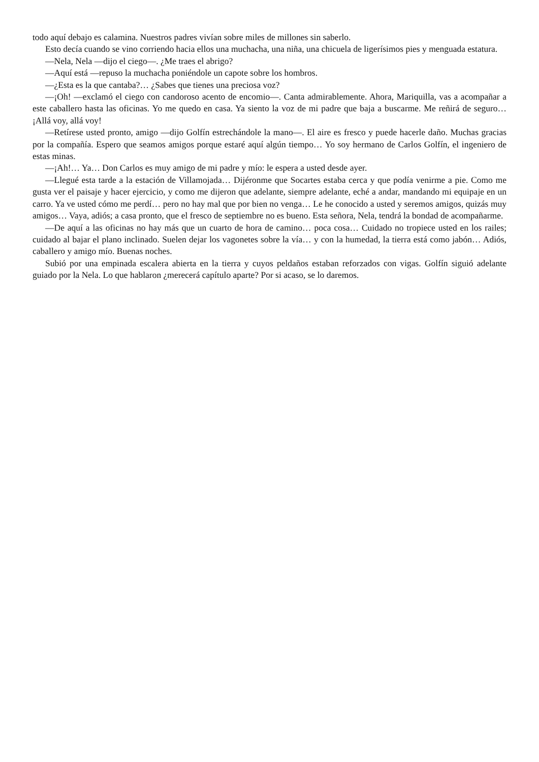todo aquí debajo es calamina. Nuestros padres vivían sobre miles de millones sin saberlo.
Esto decía cuando se vino corriendo hacia ellos una muchacha, una niña, una chicuela de ligerísimos pies y menguada estatura.
—Nela, Nela —dijo el ciego—. ¿Me traes el abrigo?
—Aquí está —repuso la muchacha poniéndole un capote sobre los hombros.
—¿Esta es la que cantaba?… ¿Sabes que tienes una preciosa voz?
—¡Oh! —exclamó el ciego con candoroso acento de encomio—. Canta admirablemente. Ahora, Mariquilla, vas a acompañar a este caballero hasta las oficinas. Yo me quedo en casa. Ya siento la voz de mi padre que baja a buscarme. Me reñirá de seguro… ¡Allá voy, allá voy!
—Retírese usted pronto, amigo —dijo Golfín estrechándole la mano—. El aire es fresco y puede hacerle daño. Muchas gracias por la compañía. Espero que seamos amigos porque estaré aquí algún tiempo… Yo soy hermano de Carlos Golfín, el ingeniero de estas minas.
—¡Ah!… Ya… Don Carlos es muy amigo de mi padre y mío: le espera a usted desde ayer.
—Llegué esta tarde a la estación de Villamojada… Dijéronme que Socartes estaba cerca y que podía venirme a pie. Como me gusta ver el paisaje y hacer ejercicio, y como me dijeron que adelante, siempre adelante, eché a andar, mandando mi equipaje en un carro. Ya ve usted cómo me perdí… pero no hay mal que por bien no venga… Le he conocido a usted y seremos amigos, quizás muy amigos… Vaya, adiós; a casa pronto, que el fresco de septiembre no es bueno. Esta señora, Nela, tendrá la bondad de acompañarme.
—De aquí a las oficinas no hay más que un cuarto de hora de camino… poca cosa… Cuidado no tropiece usted en los railes; cuidado al bajar el plano inclinado. Suelen dejar los vagonetes sobre la vía… y con la humedad, la tierra está como jabón… Adiós, caballero y amigo mío. Buenas noches.
Subió por una empinada escalera abierta en la tierra y cuyos peldaños estaban reforzados con vigas. Golfín siguió adelante guiado por la Nela. Lo que hablaron ¿merecerá capítulo aparte? Por si acaso, se lo daremos.